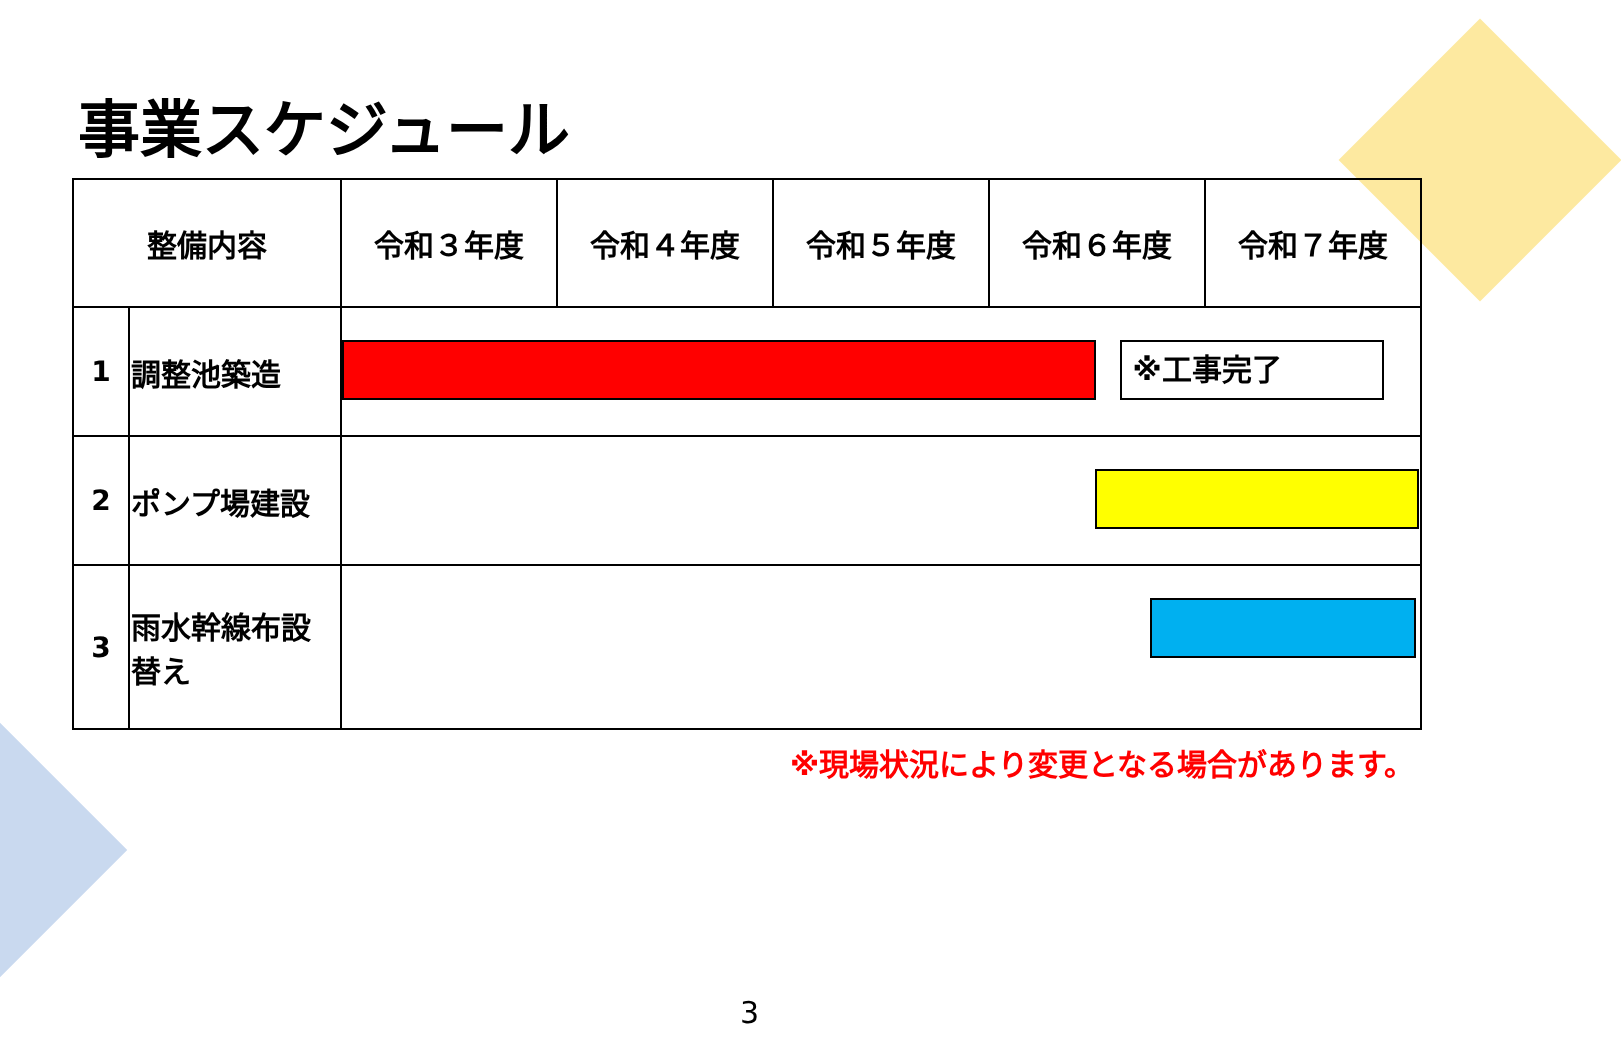事業スケジュール
| 整備内容 | | 令和３年度 | 令和４年度 | 令和５年度 | 令和６年度 | 令和７年度 |
| --- | --- | --- | --- | --- | --- | --- |
| 1 | 調整池築造 | ※工事完了 | | | | |
| 2 | ポンプ場建設 | | | | | |
| 3 | 雨水幹線布設替え | | | | | |
※現場状況により変更となる場合があります。
3